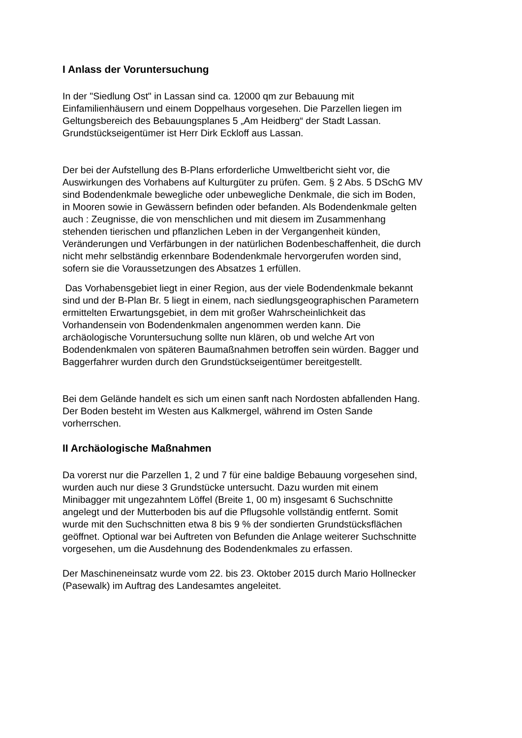I Anlass der Voruntersuchung
In der "Siedlung Ost" in Lassan sind ca. 12000 qm zur Bebauung mit
Einfamilienhäusern und einem Doppelhaus vorgesehen. Die Parzellen liegen im
Geltungsbereich des Bebauungsplanes 5 „Am Heidberg“ der Stadt Lassan.
Grundstückseigentümer ist Herr Dirk Eckloff aus Lassan.
Der bei der Aufstellung des B-Plans erforderliche Umweltbericht sieht vor, die
Auswirkungen des Vorhabens auf Kulturgüter zu prüfen. Gem. § 2 Abs. 5 DSchG MV
sind Bodendenkmale bewegliche oder unbewegliche Denkmale, die sich im Boden,
in Mooren sowie in Gewässern befinden oder befanden. Als Bodendenkmale gelten
auch : Zeugnisse, die von menschlichen und mit diesem im Zusammenhang
stehenden tierischen und pflanzlichen Leben in der Vergangenheit künden,
Veränderungen und Verfärbungen in der natürlichen Bodenbeschaffenheit, die durch
nicht mehr selbständig erkennbare Bodendenkmale hervorgerufen worden sind,
sofern sie die Voraussetzungen des Absatzes 1 erfüllen.
Das Vorhabensgebiet liegt in einer Region, aus der viele Bodendenkmale bekannt
sind und der B-Plan Br. 5 liegt in einem, nach siedlungsgeographischen Parametern
ermittelten Erwartungsgebiet, in dem mit großer Wahrscheinlichkeit das
Vorhandensein von Bodendenkmalen angenommen werden kann. Die
archäologische Voruntersuchung sollte nun klären, ob und welche Art von
Bodendenkmalen von späteren Baumaßnahmen betroffen sein würden. Bagger und
Baggerfahrer wurden durch den Grundstückseigentümer bereitgestellt.
Bei dem Gelände handelt es sich um einen sanft nach Nordosten abfallenden Hang.
Der Boden besteht im Westen aus Kalkmergel, während im Osten Sande
vorherrschen.
II Archäologische Maßnahmen
Da vorerst nur die Parzellen 1, 2 und 7 für eine baldige Bebauung vorgesehen sind,
wurden auch nur diese 3 Grundstücke untersucht. Dazu wurden mit einem
Minibagger mit ungezahntem Löffel (Breite 1, 00 m) insgesamt 6 Suchschnitte
angelegt und der Mutterboden bis auf die Pflugsohle vollständig entfernt. Somit
wurde mit den Suchschnitten etwa 8 bis 9 % der sondierten Grundstücksflächen
geöffnet. Optional war bei Auftreten von Befunden die Anlage weiterer Suchschnitte
vorgesehen, um die Ausdehnung des Bodendenkmales zu erfassen.
Der Maschineneinsatz wurde vom 22. bis 23. Oktober 2015 durch Mario Hollnecker
(Pasewalk) im Auftrag des Landesamtes angeleitet.